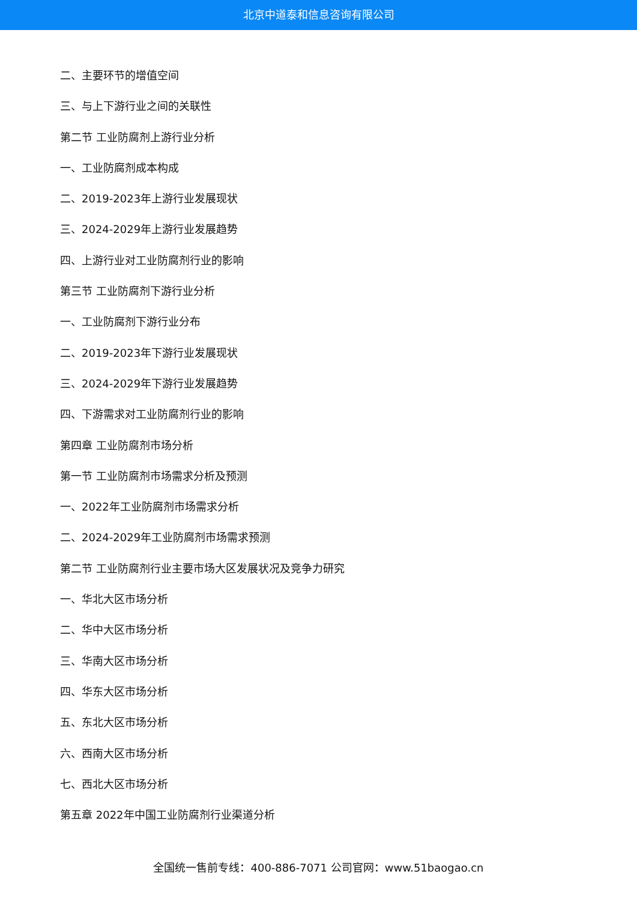北京中道泰和信息咨询有限公司
二、主要环节的增值空间
三、与上下游行业之间的关联性
第二节 工业防腐剂上游行业分析
一、工业防腐剂成本构成
二、2019-2023年上游行业发展现状
三、2024-2029年上游行业发展趋势
四、上游行业对工业防腐剂行业的影响
第三节 工业防腐剂下游行业分析
一、工业防腐剂下游行业分布
二、2019-2023年下游行业发展现状
三、2024-2029年下游行业发展趋势
四、下游需求对工业防腐剂行业的影响
第四章 工业防腐剂市场分析
第一节 工业防腐剂市场需求分析及预测
一、2022年工业防腐剂市场需求分析
二、2024-2029年工业防腐剂市场需求预测
第二节 工业防腐剂行业主要市场大区发展状况及竞争力研究
一、华北大区市场分析
二、华中大区市场分析
三、华南大区市场分析
四、华东大区市场分析
五、东北大区市场分析
六、西南大区市场分析
七、西北大区市场分析
第五章 2022年中国工业防腐剂行业渠道分析
全国统一售前专线：400-886-7071 公司官网：www.51baogao.cn